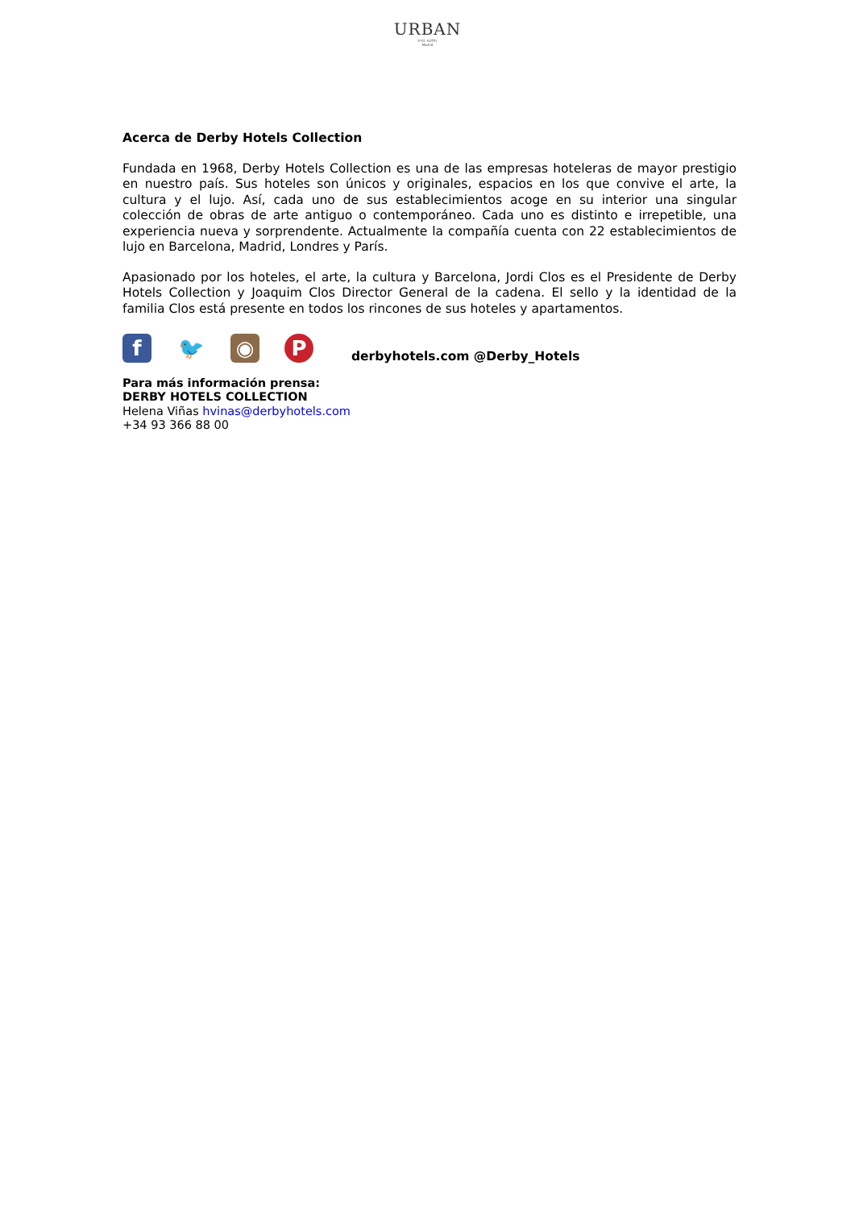URBAN
5*GL HOTEL
Madrid
Acerca de Derby Hotels Collection
Fundada en 1968, Derby Hotels Collection es una de las empresas hoteleras de mayor prestigio en nuestro país. Sus hoteles son únicos y originales, espacios en los que convive el arte, la cultura y el lujo. Así, cada uno de sus establecimientos acoge en su interior una singular colección de obras de arte antiguo o contemporáneo. Cada uno es distinto e irrepetible, una experiencia nueva y sorprendente. Actualmente la compañía cuenta con 22 establecimientos de lujo en Barcelona, Madrid, Londres y París.
Apasionado por los hoteles, el arte, la cultura y Barcelona, Jordi Clos es el Presidente de Derby Hotels Collection y Joaquim Clos Director General de la cadena. El sello y la identidad de la familia Clos está presente en todos los rincones de sus hoteles y apartamentos.
f 🐦 ◉ P
derbyhotels.com @Derby_Hotels
Para más información prensa:
DERBY HOTELS COLLECTION
Helena Viñas hvinas@derbyhotels.com
+34 93 366 88 00